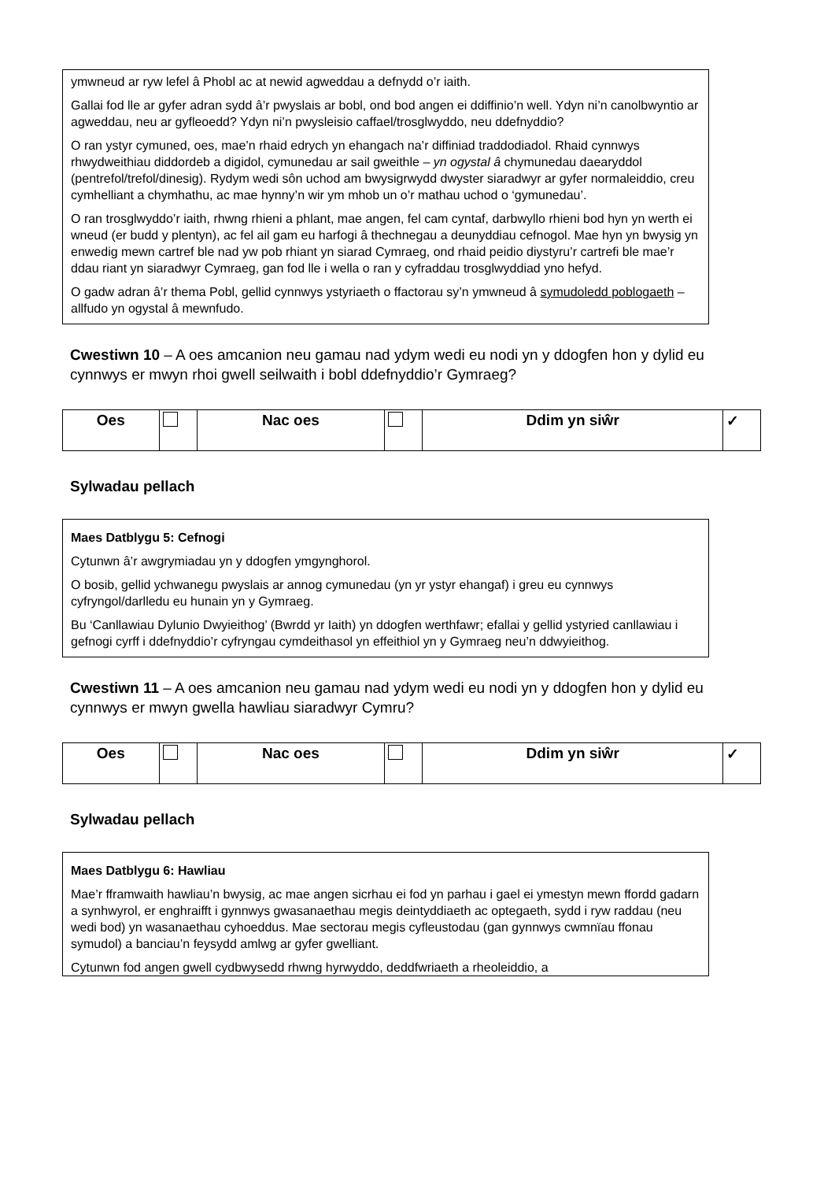ymwneud ar ryw lefel â Phobl ac at newid agweddau a defnydd o’r iaith.
Gallai fod lle ar gyfer adran sydd â’r pwyslais ar bobl, ond bod angen ei ddiffinio’n well. Ydyn ni’n canolbwyntio ar agweddau, neu ar gyfleoedd? Ydyn ni’n pwysleisio caffael/trosglwyddo, neu ddefnyddio?
O ran ystyr cymuned, oes, mae’n rhaid edrych yn ehangach na’r diffiniad traddodiadol. Rhaid cynnwys rhwydweithiau diddordeb a digidol, cymunedau ar sail gweithle – yn ogystal â chymunedau daearyddol (pentrefol/trefol/dinesig). Rydym wedi sôn uchod am bwysigrwydd dwyster siaradwyr ar gyfer normaleiddio, creu cymhelliant a chymhathu, ac mae hynny’n wir ym mhob un o’r mathau uchod o ‘gymunedau’.
O ran trosglwyddo’r iaith, rhwng rhieni a phlant, mae angen, fel cam cyntaf, darbwyllo rhieni bod hyn yn werth ei wneud (er budd y plentyn), ac fel ail gam eu harfogi â thechnegau a deunyddiau cefnogol. Mae hyn yn bwysig yn enwedig mewn cartref ble nad yw pob rhiant yn siarad Cymraeg, ond rhaid peidio diystyru’r cartrefi ble mae’r ddau riant yn siaradwyr Cymraeg, gan fod lle i wella o ran y cyfraddau trosglwyddiad yno hefyd.
O gadw adran â’r thema Pobl, gellid cynnwys ystyriaeth o ffactorau sy’n ymwneud â symudoledd poblogaeth – allfudo yn ogystal â mewnfudo.
Cwestiwn 10 – A oes amcanion neu gamau nad ydym wedi eu nodi yn y ddogfen hon y dylid eu cynnwys er mwyn rhoi gwell seilwaith i bobl ddefnyddio’r Gymraeg?
| Oes | | Nac oes | | Ddim yn siŵr | ✓ |
Sylwadau pellach
Maes Datblygu 5: Cefnogi
Cytunwn â’r awgrymiadau yn y ddogfen ymgynghorol.
O bosib, gellid ychwanegu pwyslais ar annog cymunedau (yn yr ystyr ehangaf) i greu eu cynnwys cyfryngol/darlledu eu hunain yn y Gymraeg.
Bu ‘Canllawiau Dylunio Dwyieithog’ (Bwrdd yr Iaith) yn ddogfen werthfawr; efallai y gellid ystyried canllawiau i gefnogi cyrff i ddefnyddio’r cyfryngau cymdeithasol yn effeithiol yn y Gymraeg neu’n ddwyieithog.
Cwestiwn 11 – A oes amcanion neu gamau nad ydym wedi eu nodi yn y ddogfen hon y dylid eu cynnwys er mwyn gwella hawliau siaradwyr Cymru?
| Oes | | Nac oes | | Ddim yn siŵr | ✓ |
Sylwadau pellach
Maes Datblygu 6: Hawliau
Mae’r fframwaith hawliau’n bwysig, ac mae angen sicrhau ei fod yn parhau i gael ei ymestyn mewn ffordd gadarn a synhwyrol, er enghraifft i gynnwys gwasanaethau megis deintyddiaeth ac optegaeth, sydd i ryw raddau (neu wedi bod) yn wasanaethau cyhoeddus. Mae sectorau megis cyfleustodau (gan gynnwys cwmnïau ffonau symudol) a banciau’n feysydd amlwg ar gyfer gwelliant.
Cytunwn fod angen gwell cydbwysedd rhwng hyrwyddo, deddfwriaeth a rheoleiddio, a